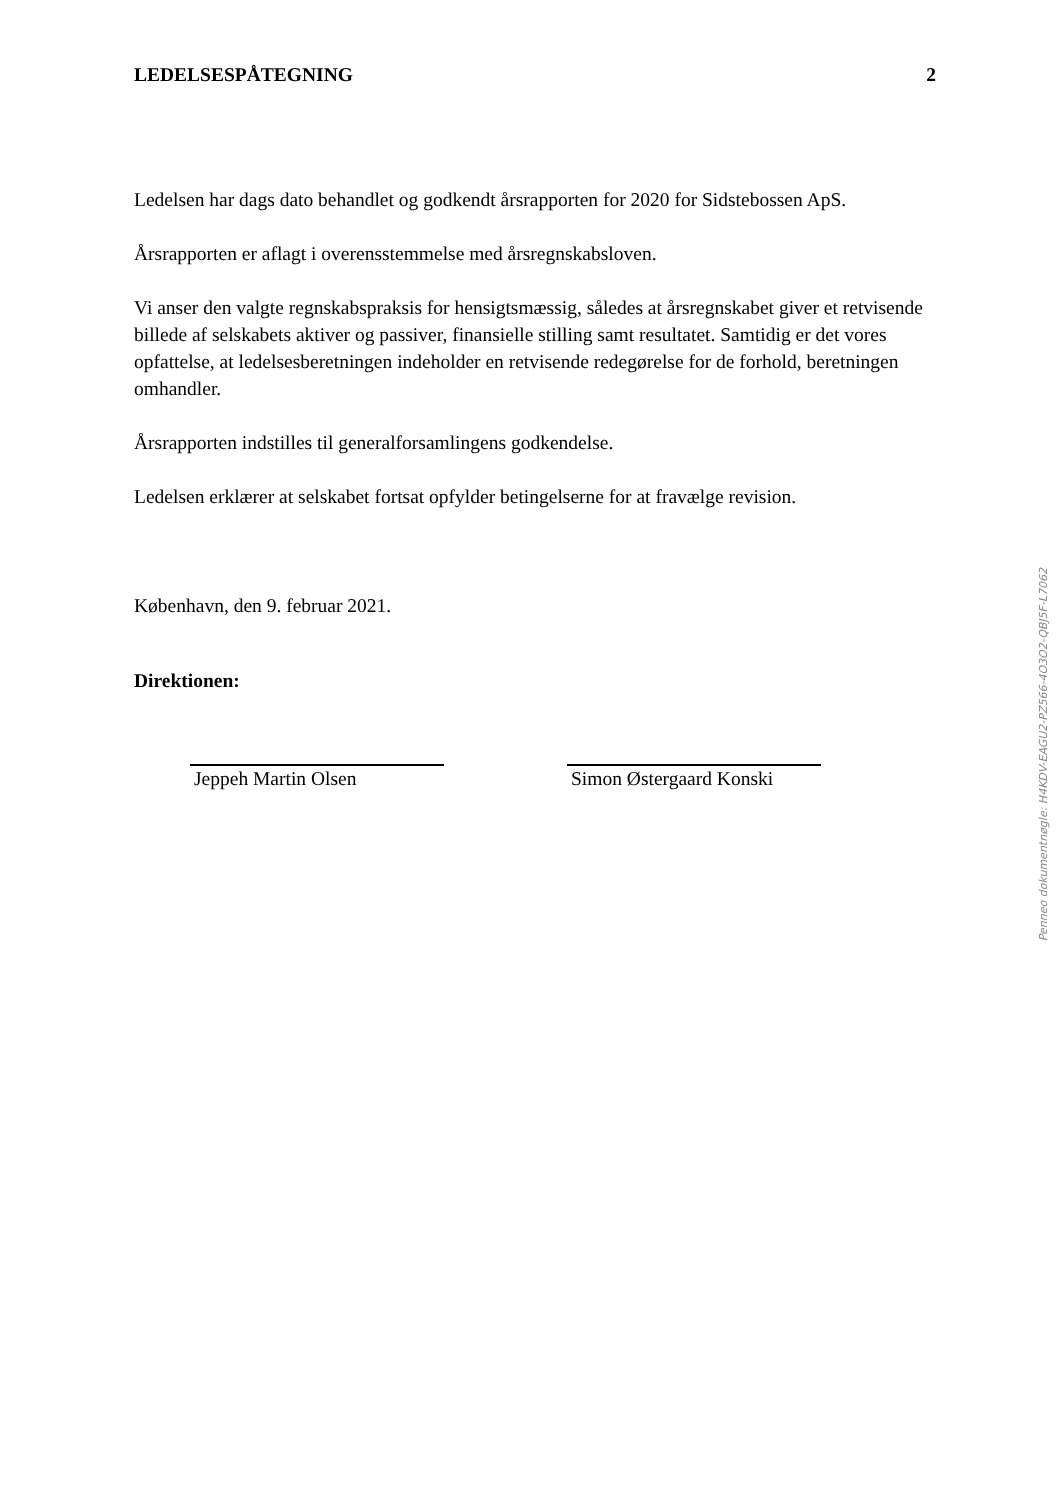LEDELSESPÅTEGNING 2
Ledelsen har dags dato behandlet og godkendt årsrapporten for 2020 for Sidstebossen ApS.
Årsrapporten er aflagt i overensstemmelse med årsregnskabsloven.
Vi anser den valgte regnskabspraksis for hensigtsmæssig, således at årsregnskabet giver et retvisende billede af selskabets aktiver og passiver, finansielle stilling samt resultatet. Samtidig er det vores opfattelse, at ledelsesberetningen indeholder en retvisende redegørelse for de forhold, beretningen omhandler.
Årsrapporten indstilles til generalforsamlingens godkendelse.
Ledelsen erklærer at selskabet fortsat opfylder betingelserne for at fravælge revision.
København, den 9. februar 2021.
Direktionen:
Jeppeh Martin Olsen Simon Østergaard Konski
Penneo dokumentnøgle: H4KDV-EAGU2-PZ566-4O3O2-QBJ5F-L7062